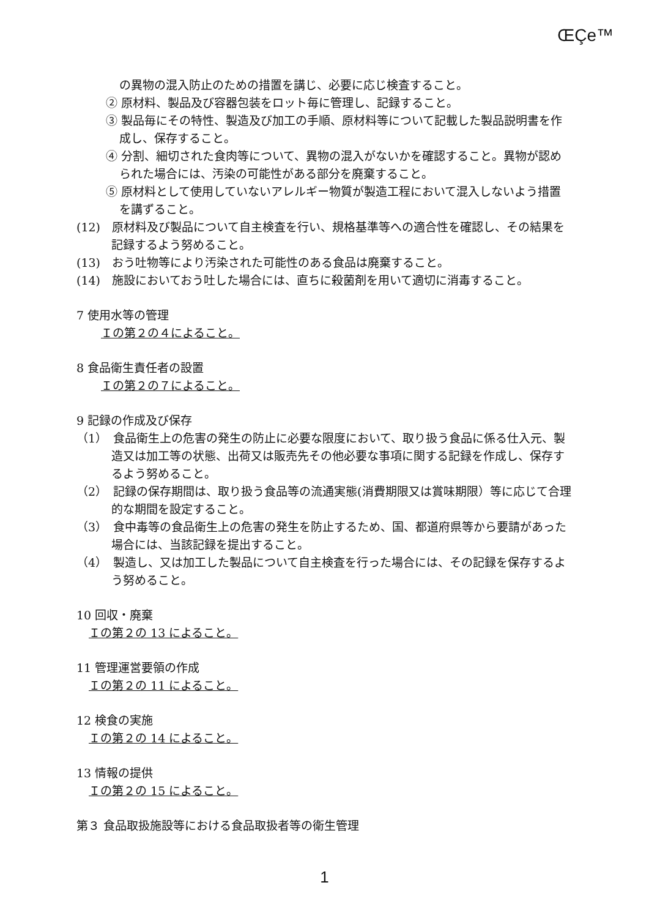ŒÇe™
の異物の混入防止のための措置を講じ、必要に応じ検査すること。
② 原材料、製品及び容器包装をロット毎に管理し、記録すること。
③ 製品毎にその特性、製造及び加工の手順、原材料等について記載した製品説明書を作成し、保存すること。
④ 分割、細切された食肉等について、異物の混入がないかを確認すること。異物が認められた場合には、汚染の可能性がある部分を廃棄すること。
⑤ 原材料として使用していないアレルギー物質が製造工程において混入しないよう措置を講ずること。
(12)　原材料及び製品について自主検査を行い、規格基準等への適合性を確認し、その結果を記録するよう努めること。
(13)　おう吐物等により汚染された可能性のある食品は廃棄すること。
(14)　施設においておう吐した場合には、直ちに殺菌剤を用いて適切に消毒すること。
7 使用水等の管理
Ｉの第２の４によること。
8 食品衛生責任者の設置
Ｉの第２の７によること。
9 記録の作成及び保存
（1）　食品衛生上の危害の発生の防止に必要な限度において、取り扱う食品に係る仕入元、製造又は加工等の状態、出荷又は販売先その他必要な事項に関する記録を作成し、保存するよう努めること。
（2）　記録の保存期間は、取り扱う食品等の流通実態(消費期限又は賞味期限）等に応じて合理的な期間を設定すること。
（3）　食中毒等の食品衛生上の危害の発生を防止するため、国、都道府県等から要請があった場合には、当該記録を提出すること。
（4）　製造し、又は加工した製品について自主検査を行った場合には、その記録を保存するよう努めること。
10 回収・廃棄
Ｉの第２の 13 によること。
11 管理運営要領の作成
Ｉの第２の 11 によること。
12 検食の実施
Ｉの第２の 14 によること。
13 情報の提供
Ｉの第２の 15 によること。
第３ 食品取扱施設等における食品取扱者等の衛生管理
1